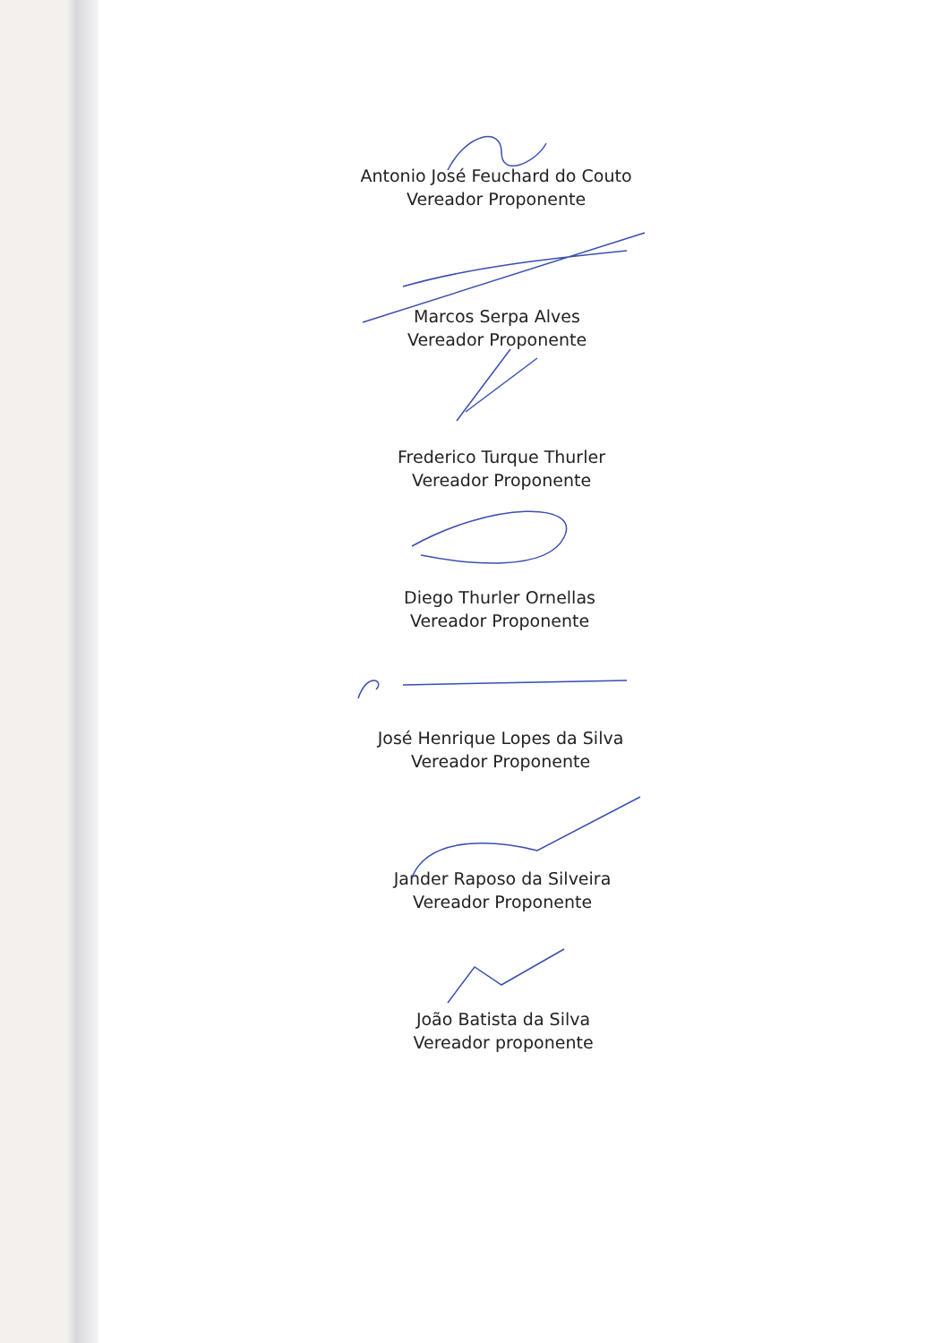Antonio José Feuchard do Couto
Vereador Proponente
Marcos Serpa Alves
Vereador Proponente
Frederico Turque Thurler
Vereador Proponente
Diego Thurler Ornellas
Vereador Proponente
José Henrique Lopes da Silva
Vereador Proponente
Jander Raposo da Silveira
Vereador Proponente
João Batista da Silva
Vereador proponente